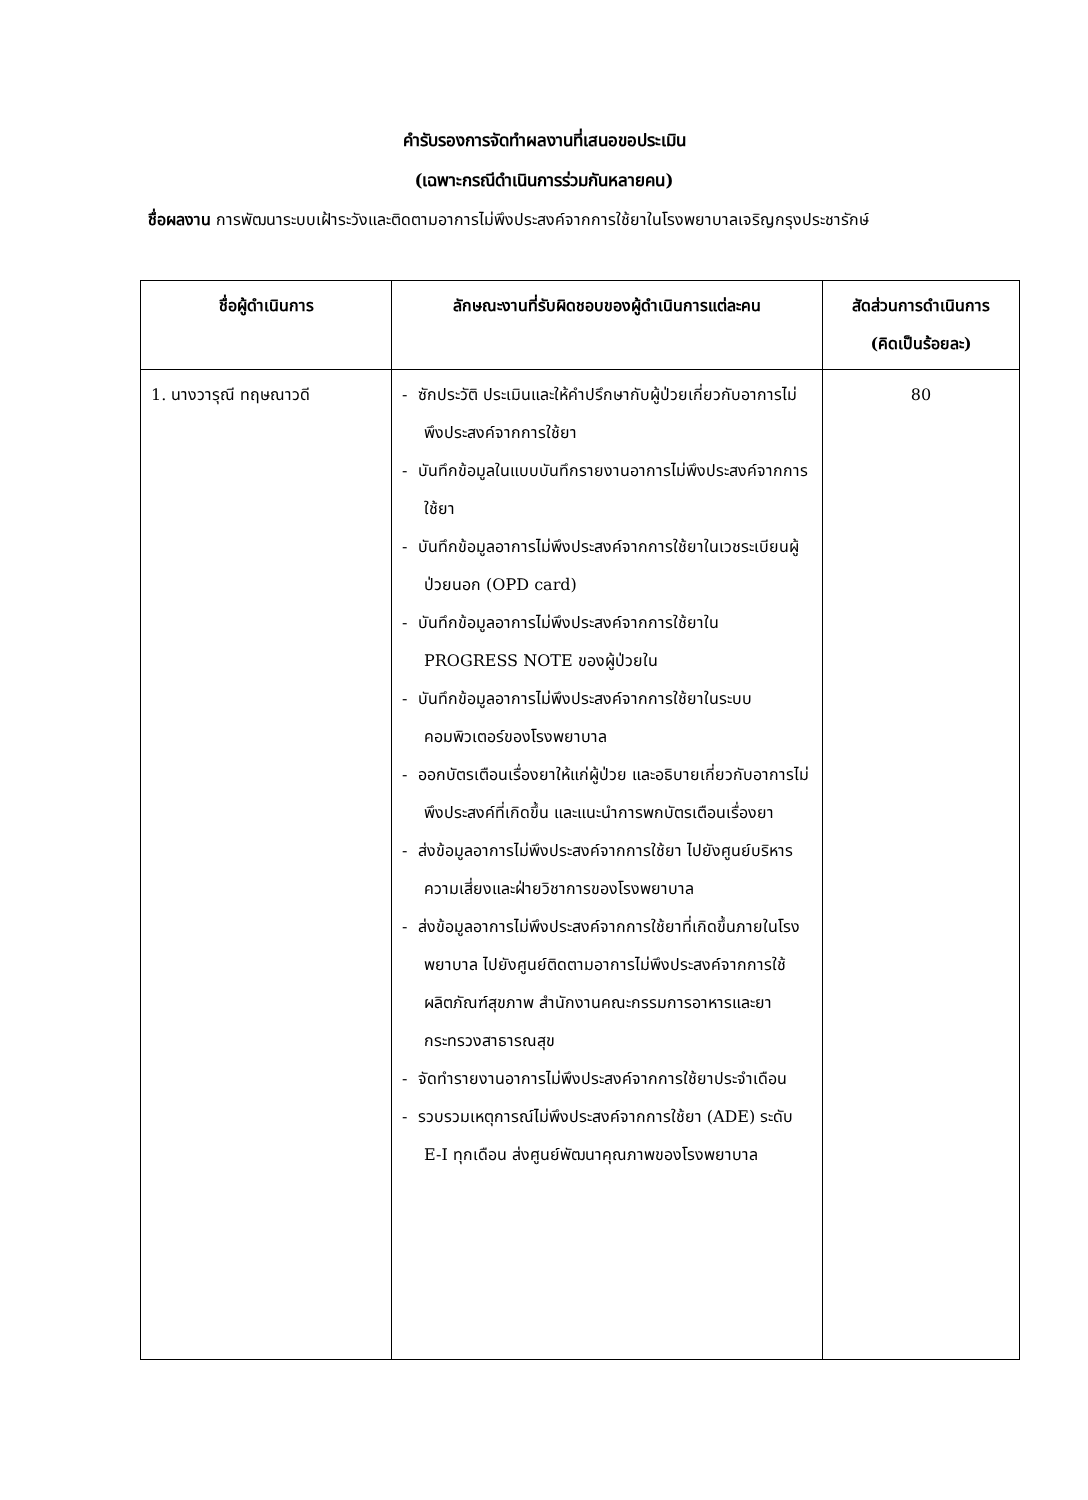คำรับรองการจัดทำผลงานที่เสนอขอประเมิน
(เฉพาะกรณีดำเนินการร่วมกันหลายคน)
ชื่อผลงาน การพัฒนาระบบเฝ้าระวังและติดตามอาการไม่พึงประสงค์จากการใช้ยาในโรงพยาบาลเจริญกรุงประชารักษ์
| ชื่อผู้ดำเนินการ | ลักษณะงานที่รับผิดชอบของผู้ดำเนินการแต่ละคน | สัดส่วนการดำเนินการ (คิดเป็นร้อยละ) |
| --- | --- | --- |
| 1. นางวารุณี ทฤษณาวดี | - ซักประวัติ ประเมินและให้คำปรึกษากับผู้ป่วยเกี่ยวกับอาการไม่พึงประสงค์จากการใช้ยา - บันทึกข้อมูลในแบบบันทึกรายงานอาการไม่พึงประสงค์จากการใช้ยา - บันทึกข้อมูลอาการไม่พึงประสงค์จากการใช้ยาในเวชระเบียนผู้ป่วยนอก (OPD card) - บันทึกข้อมูลอาการไม่พึงประสงค์จากการใช้ยาใน PROGRESS NOTE ของผู้ป่วยใน - บันทึกข้อมูลอาการไม่พึงประสงค์จากการใช้ยาในระบบคอมพิวเตอร์ของโรงพยาบาล - ออกบัตรเตือนเรื่องยาให้แก่ผู้ป่วย และอธิบายเกี่ยวกับอาการไม่พึงประสงค์ที่เกิดขึ้น และแนะนำการพกบัตรเตือนเรื่องยา - ส่งข้อมูลอาการไม่พึงประสงค์จากการใช้ยา ไปยังศูนย์บริหารความเสี่ยงและฝ่ายวิชาการของโรงพยาบาล - ส่งข้อมูลอาการไม่พึงประสงค์จากการใช้ยาที่เกิดขึ้นภายในโรงพยาบาล ไปยังศูนย์ติดตามอาการไม่พึงประสงค์จากการใช้ผลิตภัณฑ์สุขภาพ สำนักงานคณะกรรมการอาหารและยา กระทรวงสาธารณสุข - จัดทำรายงานอาการไม่พึงประสงค์จากการใช้ยาประจำเดือน - รวบรวมเหตุการณ์ไม่พึงประสงค์จากการใช้ยา (ADE) ระดับ E-I ทุกเดือน ส่งศูนย์พัฒนาคุณภาพของโรงพยาบาล | 80 |